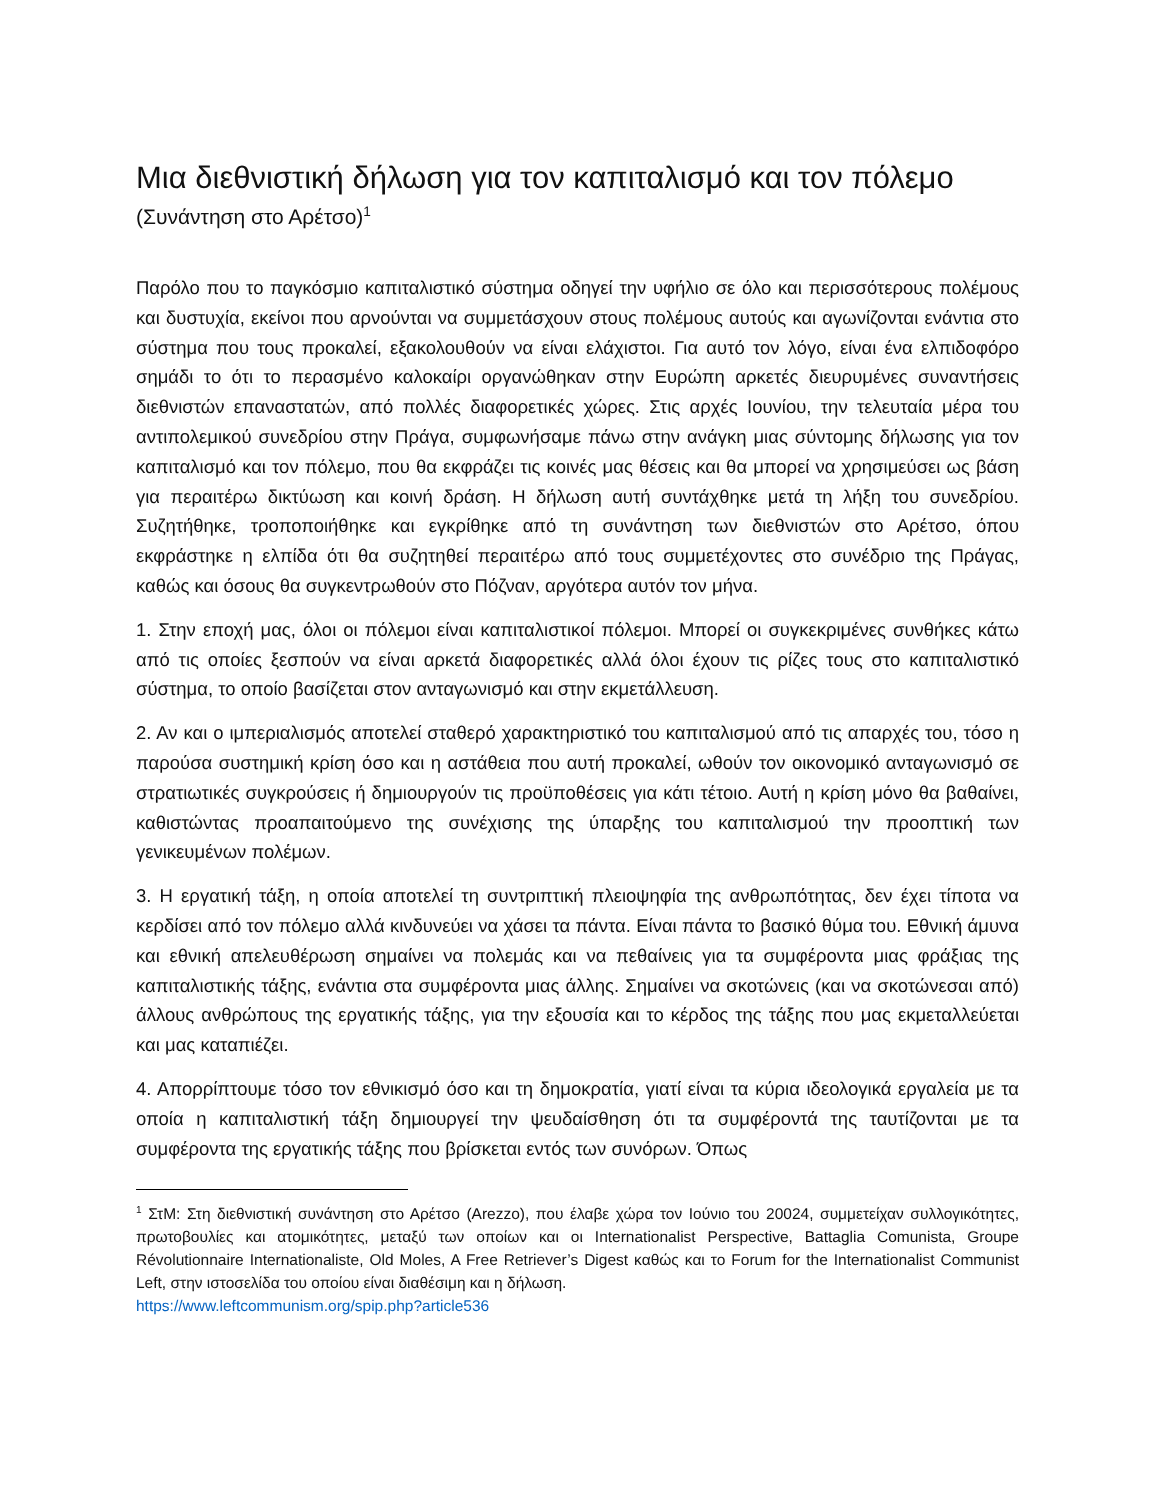Μια διεθνιστική δήλωση για τον καπιταλισμό και τον πόλεμο
(Συνάντηση στο Αρέτσο)<sup>1</sup>
Παρόλο που το παγκόσμιο καπιταλιστικό σύστημα οδηγεί την υφήλιο σε όλο και περισσότερους πολέμους και δυστυχία, εκείνοι που αρνούνται να συμμετάσχουν στους πολέμους αυτούς και αγωνίζονται ενάντια στο σύστημα που τους προκαλεί, εξακολουθούν να είναι ελάχιστοι. Για αυτό τον λόγο, είναι ένα ελπιδοφόρο σημάδι το ότι το περασμένο καλοκαίρι οργανώθηκαν στην Ευρώπη αρκετές διευρυμένες συναντήσεις διεθνιστών επαναστατών, από πολλές διαφορετικές χώρες. Στις αρχές Ιουνίου, την τελευταία μέρα του αντιπολεμικού συνεδρίου στην Πράγα, συμφωνήσαμε πάνω στην ανάγκη μιας σύντομης δήλωσης για τον καπιταλισμό και τον πόλεμο, που θα εκφράζει τις κοινές μας θέσεις και θα μπορεί να χρησιμεύσει ως βάση για περαιτέρω δικτύωση και κοινή δράση. Η δήλωση αυτή συντάχθηκε μετά τη λήξη του συνεδρίου. Συζητήθηκε, τροποποιήθηκε και εγκρίθηκε από τη συνάντηση των διεθνιστών στο Αρέτσο, όπου εκφράστηκε η ελπίδα ότι θα συζητηθεί περαιτέρω από τους συμμετέχοντες στο συνέδριο της Πράγας, καθώς και όσους θα συγκεντρωθούν στο Πόζναν, αργότερα αυτόν τον μήνα.
1. Στην εποχή μας, όλοι οι πόλεμοι είναι καπιταλιστικοί πόλεμοι. Μπορεί οι συγκεκριμένες συνθήκες κάτω από τις οποίες ξεσπούν να είναι αρκετά διαφορετικές αλλά όλοι έχουν τις ρίζες τους στο καπιταλιστικό σύστημα, το οποίο βασίζεται στον ανταγωνισμό και στην εκμετάλλευση.
2. Αν και ο ιμπεριαλισμός αποτελεί σταθερό χαρακτηριστικό του καπιταλισμού από τις απαρχές του, τόσο η παρούσα συστημική κρίση όσο και η αστάθεια που αυτή προκαλεί, ωθούν τον οικονομικό ανταγωνισμό σε στρατιωτικές συγκρούσεις ή δημιουργούν τις προϋποθέσεις για κάτι τέτοιο. Αυτή η κρίση μόνο θα βαθαίνει, καθιστώντας προαπαιτούμενο της συνέχισης της ύπαρξης του καπιταλισμού την προοπτική των γενικευμένων πολέμων.
3. Η εργατική τάξη, η οποία αποτελεί τη συντριπτική πλειοψηφία της ανθρωπότητας, δεν έχει τίποτα να κερδίσει από τον πόλεμο αλλά κινδυνεύει να χάσει τα πάντα. Είναι πάντα το βασικό θύμα του. Εθνική άμυνα και εθνική απελευθέρωση σημαίνει να πολεμάς και να πεθαίνεις για τα συμφέροντα μιας φράξιας της καπιταλιστικής τάξης, ενάντια στα συμφέροντα μιας άλλης. Σημαίνει να σκοτώνεις (και να σκοτώνεσαι από) άλλους ανθρώπους της εργατικής τάξης, για την εξουσία και το κέρδος της τάξης που μας εκμεταλλεύεται και μας καταπιέζει.
4. Απορρίπτουμε τόσο τον εθνικισμό όσο και τη δημοκρατία, γιατί είναι τα κύρια ιδεολογικά εργαλεία με τα οποία η καπιταλιστική τάξη δημιουργεί την ψευδαίσθηση ότι τα συμφέροντά της ταυτίζονται με τα συμφέροντα της εργατικής τάξης που βρίσκεται εντός των συνόρων. Όπως
<sup>1</sup> ΣτΜ: Στη διεθνιστική συνάντηση στο Αρέτσο (Arezzo), που έλαβε χώρα τον Ιούνιο του 20024, συμμετείχαν συλλογικότητες, πρωτοβουλίες και ατομικότητες, μεταξύ των οποίων και οι Internationalist Perspective, Battaglia Comunista, Groupe Révolutionnaire Internationaliste, Old Moles, A Free Retriever’s Digest καθώς και το Forum for the Internationalist Communist Left, στην ιστοσελίδα του οποίου είναι διαθέσιμη και η δήλωση.
https://www.leftcommunism.org/spip.php?article536